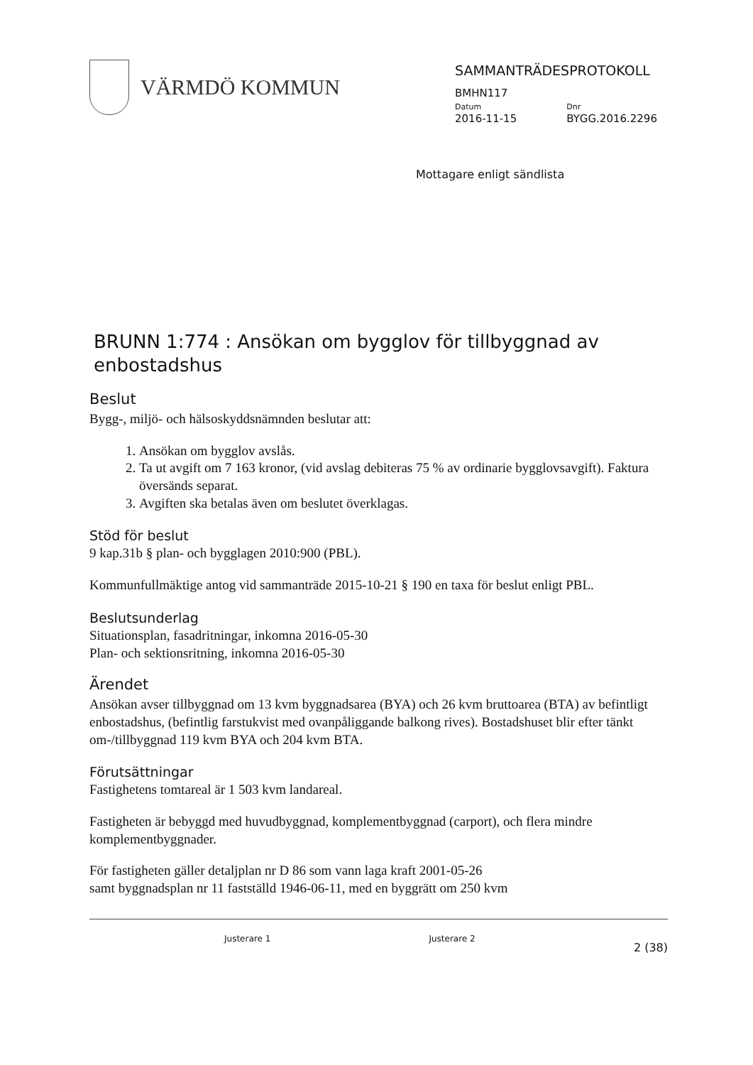VÄRMDÖ KOMMUN
SAMMANTRÄDESPROTOKOLL
BMHN117
Datum
2016-11-15
Dnr
BYGG.2016.2296
Mottagare enligt sändlista
BRUNN 1:774 : Ansökan om bygglov för tillbyggnad av enbostadshus
Beslut
Bygg-, miljö- och hälsoskyddsnämnden beslutar att:
1. Ansökan om bygglov avslås.
2. Ta ut avgift om 7 163 kronor, (vid avslag debiteras 75 % av ordinarie bygglovsavgift). Faktura översänds separat.
3. Avgiften ska betalas även om beslutet överklagas.
Stöd för beslut
9 kap.31b § plan- och bygglagen 2010:900 (PBL).
Kommunfullmäktige antog vid sammanträde 2015-10-21 § 190 en taxa för beslut enligt PBL.
Beslutsunderlag
Situationsplan, fasadritningar, inkomna 2016-05-30
Plan- och sektionsritning, inkomna 2016-05-30
Ärendet
Ansökan avser tillbyggnad om 13 kvm byggnadsarea (BYA) och 26 kvm bruttoarea (BTA) av befintligt enbostadshus, (befintlig farstukvist med ovanpåliggande balkong rives). Bostadshuset blir efter tänkt om-/tillbyggnad 119 kvm BYA och 204 kvm BTA.
Förutsättningar
Fastighetens tomtareal är 1 503 kvm landareal.
Fastigheten är bebyggd med huvudbyggnad, komplementbyggnad (carport), och flera mindre komplementbyggnader.
För fastigheten gäller detaljplan nr D 86 som vann laga kraft 2001-05-26
samt byggnadsplan nr 11 fastställd 1946-06-11, med en byggrätt om 250 kvm
Justerare 1 Justerare 2 2 (38)